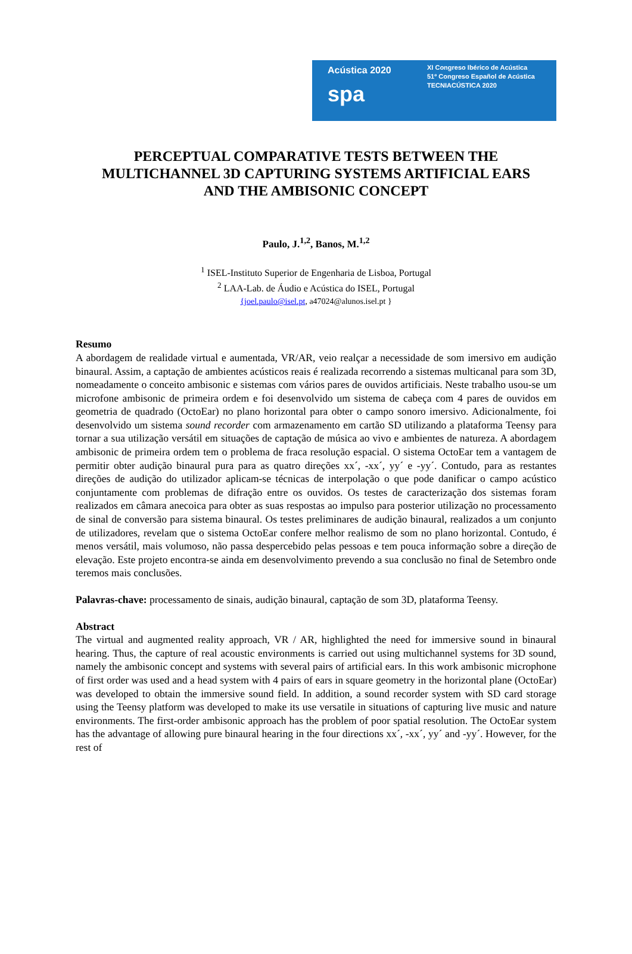Acústica 2020
spa
XI Congreso Ibérico de Acústica
51º Congreso Español de Acústica
TECNIACÚSTICA 2020
PERCEPTUAL COMPARATIVE TESTS BETWEEN THE
MULTICHANNEL 3D CAPTURING SYSTEMS ARTIFICIAL EARS
AND THE AMBISONIC CONCEPT
Paulo, J.<sup>1,2</sup>, Banos, M.<sup>1,2</sup>
<sup>1</sup> ISEL-Instituto Superior de Engenharia de Lisboa, Portugal
<sup>2</sup> LAA-Lab. de Áudio e Acústica do ISEL, Portugal
{joel.paulo@isel.pt, a47024@alunos.isel.pt }
Resumo
A abordagem de realidade virtual e aumentada, VR/AR, veio realçar a necessidade de som imersivo em audição binaural. Assim, a captação de ambientes acústicos reais é realizada recorrendo a sistemas multicanal para som 3D, nomeadamente o conceito ambisonic e sistemas com vários pares de ouvidos artificiais. Neste trabalho usou-se um microfone ambisonic de primeira ordem e foi desenvolvido um sistema de cabeça com 4 pares de ouvidos em geometria de quadrado (OctoEar) no plano horizontal para obter o campo sonoro imersivo. Adicionalmente, foi desenvolvido um sistema sound recorder com armazenamento em cartão SD utilizando a plataforma Teensy para tornar a sua utilização versátil em situações de captação de música ao vivo e ambientes de natureza. A abordagem ambisonic de primeira ordem tem o problema de fraca resolução espacial. O sistema OctoEar tem a vantagem de permitir obter audição binaural pura para as quatro direções xx´, -xx´, yy´ e -yy´. Contudo, para as restantes direções de audição do utilizador aplicam-se técnicas de interpolação o que pode danificar o campo acústico conjuntamente com problemas de difração entre os ouvidos. Os testes de caracterização dos sistemas foram realizados em câmara anecoica para obter as suas respostas ao impulso para posterior utilização no processamento de sinal de conversão para sistema binaural. Os testes preliminares de audição binaural, realizados a um conjunto de utilizadores, revelam que o sistema OctoEar confere melhor realismo de som no plano horizontal. Contudo, é menos versátil, mais volumoso, não passa despercebido pelas pessoas e tem pouca informação sobre a direção de elevação. Este projeto encontra-se ainda em desenvolvimento prevendo a sua conclusão no final de Setembro onde teremos mais conclusões.
Palavras-chave: processamento de sinais, audição binaural, captação de som 3D, plataforma Teensy.
Abstract
The virtual and augmented reality approach, VR / AR, highlighted the need for immersive sound in binaural hearing. Thus, the capture of real acoustic environments is carried out using multichannel systems for 3D sound, namely the ambisonic concept and systems with several pairs of artificial ears. In this work ambisonic microphone of first order was used and a head system with 4 pairs of ears in square geometry in the horizontal plane (OctoEar) was developed to obtain the immersive sound field. In addition, a sound recorder system with SD card storage using the Teensy platform was developed to make its use versatile in situations of capturing live music and nature environments. The first-order ambisonic approach has the problem of poor spatial resolution. The OctoEar system has the advantage of allowing pure binaural hearing in the four directions xx´, -xx´, yy´ and -yy´. However, for the rest of